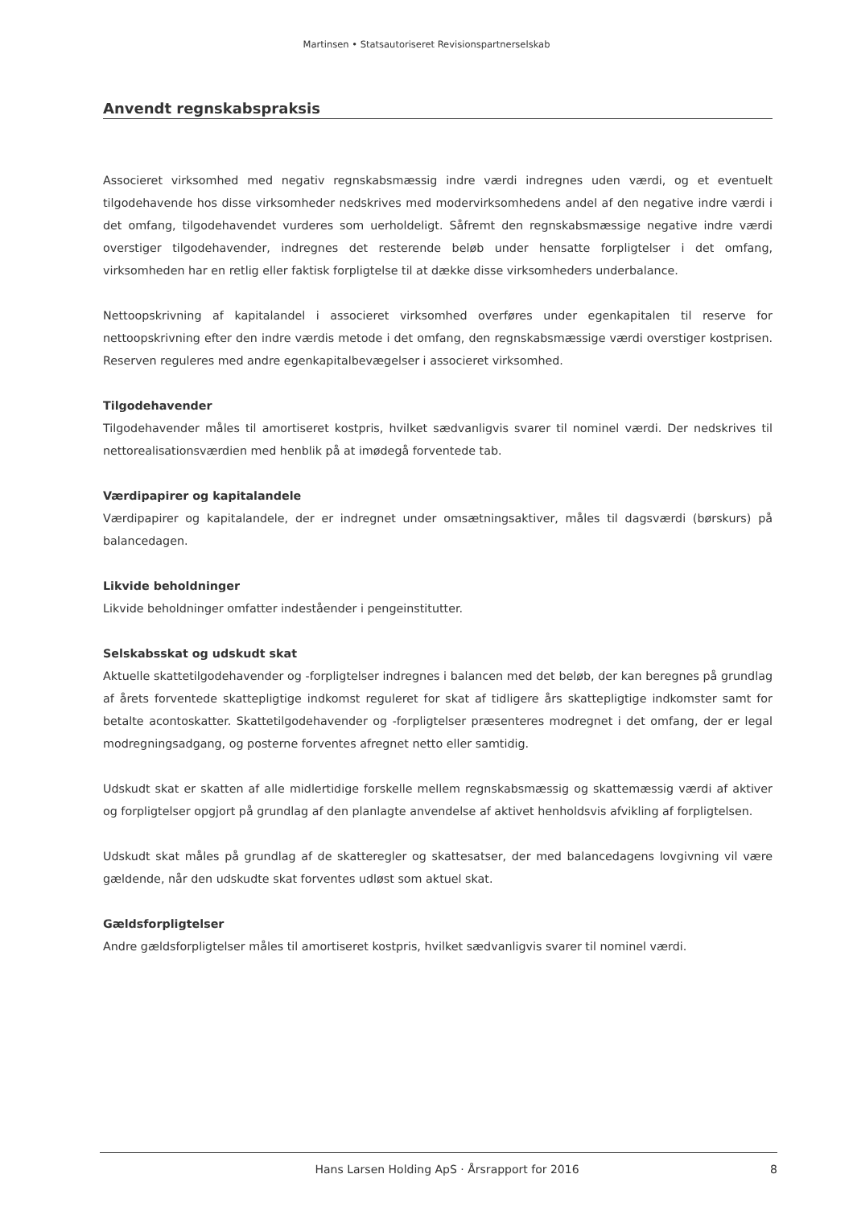Martinsen • Statsautoriseret Revisionspartnerselskab
Anvendt regnskabspraksis
Associeret virksomhed med negativ regnskabsmæssig indre værdi indregnes uden værdi, og et eventuelt tilgodehavende hos disse virksomheder nedskrives med modervirksomhedens andel af den negative indre værdi i det omfang, tilgodehavendet vurderes som uerholdeligt. Såfremt den regnskabsmæssige negative indre værdi overstiger tilgodehavender, indregnes det resterende beløb under hensatte forpligtelser i det omfang, virksomheden har en retlig eller faktisk forpligtelse til at dække disse virksomheders underbalance.
Nettoopskrivning af kapitalandel i associeret virksomhed overføres under egenkapitalen til reserve for nettoopskrivning efter den indre værdis metode i det omfang, den regnskabsmæssige værdi overstiger kostprisen. Reserven reguleres med andre egenkapitalbevægelser i associeret virksomhed.
Tilgodehavender
Tilgodehavender måles til amortiseret kostpris, hvilket sædvanligvis svarer til nominel værdi. Der nedskrives til nettorealisationsværdien med henblik på at imødegå forventede tab.
Værdipapirer og kapitalandele
Værdipapirer og kapitalandele, der er indregnet under omsætningsaktiver, måles til dagsværdi (børskurs) på balancedagen.
Likvide beholdninger
Likvide beholdninger omfatter indeståender i pengeinstitutter.
Selskabsskat og udskudt skat
Aktuelle skattetilgodehavender og -forpligtelser indregnes i balancen med det beløb, der kan beregnes på grundlag af årets forventede skattepligtige indkomst reguleret for skat af tidligere års skattepligtige indkomster samt for betalte acontoskatter. Skattetilgodehavender og -forpligtelser præsenteres modregnet i det omfang, der er legal modregningsadgang, og posterne forventes afregnet netto eller samtidig.
Udskudt skat er skatten af alle midlertidige forskelle mellem regnskabsmæssig og skattemæssig værdi af aktiver og forpligtelser opgjort på grundlag af den planlagte anvendelse af aktivet henholdsvis afvikling af forpligtelsen.
Udskudt skat måles på grundlag af de skatteregler og skattesatser, der med balancedagens lovgivning vil være gældende, når den udskudte skat forventes udløst som aktuel skat.
Gældsforpligtelser
Andre gældsforpligtelser måles til amortiseret kostpris, hvilket sædvanligvis svarer til nominel værdi.
Hans Larsen Holding ApS · Årsrapport for 2016 8